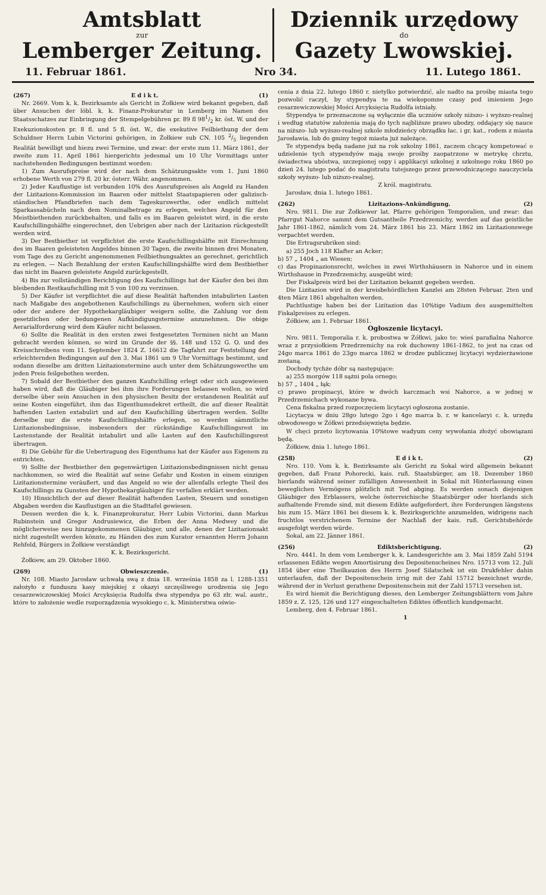Amtsblatt
zur
Lemberger Zeitung.
Dziennik urzędowy
do
Gazety Lwowskiej.
11. Februar 1861. Nro 34. 11. Lutego 1861.
(267) E d i k t. (1)
Nr. 2669. Vom k. k. Bezirksamte als Gericht in Żołkiew wird bekannt gegeben, daß über Ansuchen der löbl. k. k. Finanz-Prokuratur in Lemberg im Namen des Staatsschatzes zur Einbringung der Stempelgebühren pr. 89 fl 981/2 kr. öst. W. und der Exekuzionskosten pr. 8 fl. und 5 fl. öst. W., die exekutive Feilbiethung der dem Schuldner Herrn Lubin Victorini gehörigen, in Żołkiew sub CN. 105 2/5 liegenden Realität bewilligt und hiezu zwei Termine, und zwar: der erste zum 11. März 1861, der zweite zum 11. April 1861 hiergerichts jedesmal um 10 Uhr Vormittags unter nachstehenden Bedingungen bestimmt worden:
1) Zum Ausrufspreise wird der nach dem Schätzungsakte vom 1. Juni 1860 erhobene Werth von 279 fl. 20 kr. österr. Währ. angenommen.
2) Jeder Kauflustige ist verbunden 10% des Ausrufspreises als Angeld zu Handen der Lizitazions-Kommission im Baaren oder mittelst Staatspapieren oder galizisch-ständischen Pfandbriefen nach dem Tageskurswerthe, oder endlich mittelst Sparkassabücheln nach dem Nominalbetrage zu erlegen, welches Angeld für den Meistbiethenden zurückbehalten, und falls es im Baaren geleistet wird, in die erste Kaufschillingshälfte eingerechnet, den Uebrigen aber nach der Lizitazion rückgestellt werden wird.
3) Der Bestbiether ist verpflichtet die erste Kaufschillingshälfte mit Einrechnung des im Baaren geleisteten Angeldes binnen 30 Tagen, die zweite binnen drei Monaten, vom Tage des zu Gericht angenommenen Feilbiethungsaktes an gerechnet, gerichtlich zu erlegen. — Nach Bezahlung der ersten Kaufschillingshälfte wird dem Bestbiether das nicht im Baaren geleistete Angeld zurückgestellt.
4) Bis zur vollständigen Berichtigung des Kaufschillings hat der Käufer den bei ihm bleibenden Restkaufschilling mit 5 von 100 zu verzinsen.
5) Der Käufer ist verpflichtet die auf diese Realität haftenden intabulirten Lasten nach Maßgabe des angebothenen Kaufschillings zu übernehmen, wofern sich einer oder der andere der Hypothekargläubiger weigern sollte, die Zahlung vor dem gesetzlichen oder bedungenen Aufkündigungstermine anzunehmen. Die obige Aerarialforderung wird dem Käufer nicht belassen.
6) Sollte die Realität in den ersten zwei festgesetzten Terminen nicht an Mann gebracht werden können, so wird im Grunde der §§. 148 und 152 G. O. und des Kreisschreibens vom 11. September 1824 Z. 16612 die Tagfahrt zur Feststellung der erleichternden Bedingungen auf den 3. Mai 1861 um 9 Uhr Vormittags bestimmt, und sodann dieselbe am dritten Lizitazionstermine auch unter dem Schätzungswerthe um jeden Preis feilgebothen werden.
7) Sobald der Bestbiether den ganzen Kaufschilling erlegt oder sich ausgewiesen haben wird, daß die Gläubiger bei ihm ihre Forderungen belassen wollen, so wird derselbe über sein Ansuchen in den physischen Besitz der erstandenen Realität auf seine Kosten eingeführt, ihm das Eigenthumsdekret ertheilt, die auf dieser Realität haftenden Lasten extabulirt und auf den Kaufschilling übertragen werden. Sollte derselbe nur die erste Kaufschillingshälfte erlegen, so werden sämmtliche Lizitazionsbedingnisse, insbesonders der rückständige Kaufschillingsrest im Lastenstande der Realität intabulirt und alle Lasten auf den Kaufschillingsrest übertragen.
8) Die Gebühr für die Uebertragung des Eigenthums hat der Käufer aus Eigenem zu entrichten.
9) Sollte der Bestbiether den gegenwärtigen Lizitazionsbedingnissen nicht genau nachkommen, so wird die Realität auf seine Gefahr und Kosten in einem einzigen Lizitazionstermine veräußert, und das Angeld so wie der allenfalls erlegte Theil des Kaufschillings zu Gunsten der Hypothekargläubiger für verfallen erklärt werden.
10) Hinsichtlich der auf dieser Realität haftenden Lasten, Steuern und sonstigen Abgaben werden die Kauflustigen an die Stadttafel gewiesen.
Dessen werden die k. k. Finanzprokuratur, Herr Lubin Victorini, dann Markus Rubinstein und Gregor Andrusiewicz, die Erben der Anna Medwey und die möglicherweise neu hinzugekommenen Gläubiger, und alle, denen der Lizitazionsakt nicht zugestellt werden könnte, zu Händen des zum Kurator ernannten Herrn Johann Rehfeld, Bürgers in Żołkiew verständigt
K. k. Bezirksgericht.
Żołkiew, am 29. Oktober 1860.
(269) Obwieszczenie. (1)
Nr. 108. Miasto Jarosław uchwałą swą z dnia 18. września 1858 za l. 1288-1351 założyło z funduszu kasy miejskiej z okazyi szczęśliwego urodzenia się Jego cesarzewiczowskiej Mości Arcyksięcia Rudolfa dwa stypendya po 63 złr. wal. austr., które to założenie wedle rozporządzenia wysokiego c. k. Ministerstwa oświe-
cenia z dnia 22. lutego 1860 r. nietylko potwierdzić, ale nadto na prośbę miasta tego pozwolić raczył, by stypendya te na wiekopomne czasy pod imieniem Jego cesarzewiczowskiej Mości Arcyksięcia Rudolfa istniały.
Stypendya te przeznaczone są wyłącznie dla uczniów szkoły niższo- i wyższo-realnej i według statutów założenia mają do tych najbliższe prawo ubodzy, oddający się nauce na niższo- lub wyższo-realnej szkole młodzieńcy obrządku łac. i gr. kat., rodem z miasta Jarosławia, lub do gminy tegoż miasta już należące.
Te stypendya będą nadane już na rok szkolny 1861, zaczem chcący kompetować o udzielenie tych stypendyów mają swoje prośby zaopatrzone w metrykę chrztu, świadectwa ubóstwa, szczepionej ospy i applikacyi szkolnej z szkolnego roku 1860 po dzień 24. lutego podać do magistratu tutejszego przez przewodniczącego nauczyciela szkoły wyższo- lub niższo-realnej.
Z król. magistratu.
Jarosław, dnia 1. lutego 1861.
(262) Lizitazions-Ankündigung. (2)
Nro. 9811. Die zur Żołkiewer lat. Pfarre gehörigen Temporalien, und zwar: das Pfarrgut Nahorce sammt dem Gutsantheile Przedrzemichy, werden auf das geistliche Jahr 1861-1862, nämlich vom 24. März 1861 bis 23. März 1862 im Lizitazionswege verpachtet werden.
Die Ertragsrubriken sind:
a) 255 Joch 118 Klafter an Acker;
b) 57 „ 1404 „ an Wiesen;
c) das Propinazionsrecht, welches in zwei Wirthshäusern in Nahorce und in einem Wirthshause in Przedrzemichy, ausgeübt wird;
Der Fiskalpreis wird bei der Lizitazion bekannt gegeben werden.
Die Lizitazion wird in der kreisbehördlichen Kanzlei am 28sten Februar, 2ten und 4ten März 1861 abgehalten werden.
Pachtlustige haben bei der Lizitazion das 10%tige Vadium des ausgemittelten Fiskalpreises zu erlegen.
Żółkiew, am 1. Februar 1861.
Ogłoszenie licytacyi.
Nro. 9811. Temporalia r. k. probostwa w Żółkwi, jako to: wieś parafialna Nahorce wraz z przysiołkiem Przedrzemichy na rok duchowny 1861-1862, to jest na czas od 24go marca 1861 do 23go marca 1862 w drodze publicznej licytacyi wydzierżawione zostaną.
Dochody tychże dóbr są następujące:
a) 255 morgów 118 sążni pola ornego;
b) 57 „ 1404 „ łąk;
c) prawo propinacyi, które w dwóch karczmach wsi Nahorce, a w jednej w Przedrzemichach wykonane bywa.
Cena fiskalna przed rozpoczęciem licytacyi ogłoszona zostanie.
Licytacya w dniu 28go lutego 2go i 4go marca b. r. w kancelaryi c. k. urzędu obwodowego w Żółkwi przedsięwzięta będzie.
W chęci przeto licytowania 10%towe wadyum ceny wywołania złożyć obowiązani będą.
Żółkiew, dnia 1. lutego 1861.
(258) E d i k t. (2)
Nro. 110. Vom k. k. Bezirksamte als Gericht zu Sokal wird allgemein bekannt gegeben, daß Franz Pohorecki, kais. ruß. Staatsbürger, am 18. Dezember 1860 hierlands während seiner zufälligen Anwesenheit in Sokal mit Hinterlassung eines beweglichen Vermögens plötzlich mit Tod abging. Es werden sonach diejenigen Gläubiger des Erblassers, welche österreichische Staatsbürger oder hierlands sich aufhaltende Fremde sind, mit diesem Edikte aufgefordert, ihre Forderungen längstens bis zum 15. März 1861 bei diesem k. k. Bezirksgerichte anzumelden, widrigens nach fruchtlos verstrichenem Termine der Nachlaß der kais. ruß. Gerichtsbehörde ausgefolgt werden würde.
Sokal, am 22. Jänner 1861.
(256) Ediktsberichtigung. (2)
Nro. 4441. In dem vom Lemberger k. k. Landesgerichte am 3. Mai 1859 Zahl 5194 erlassenen Edikte wegen Amortisirung des Depositenscheines Nro. 15713 vom 12. Juli 1854 über eine Theilkauzion des Herrn Josef Silatschek ist ein Drukfehler dahin unterlaufen, daß der Depositenschein irrig mit der Zahl 15712 bezeichnet wurde, während der in Verlust gerathene Depositenschein mit der Zahl 15713 versehen ist.
Es wird hiemit die Berichtigung dieses, den Lemberger Zeitungsblättern vom Jahre 1859 z. Z. 125, 126 und 127 eingeschalteten Ediktes öffentlich kundgemacht.
Lemberg, den 4. Februar 1861.
1